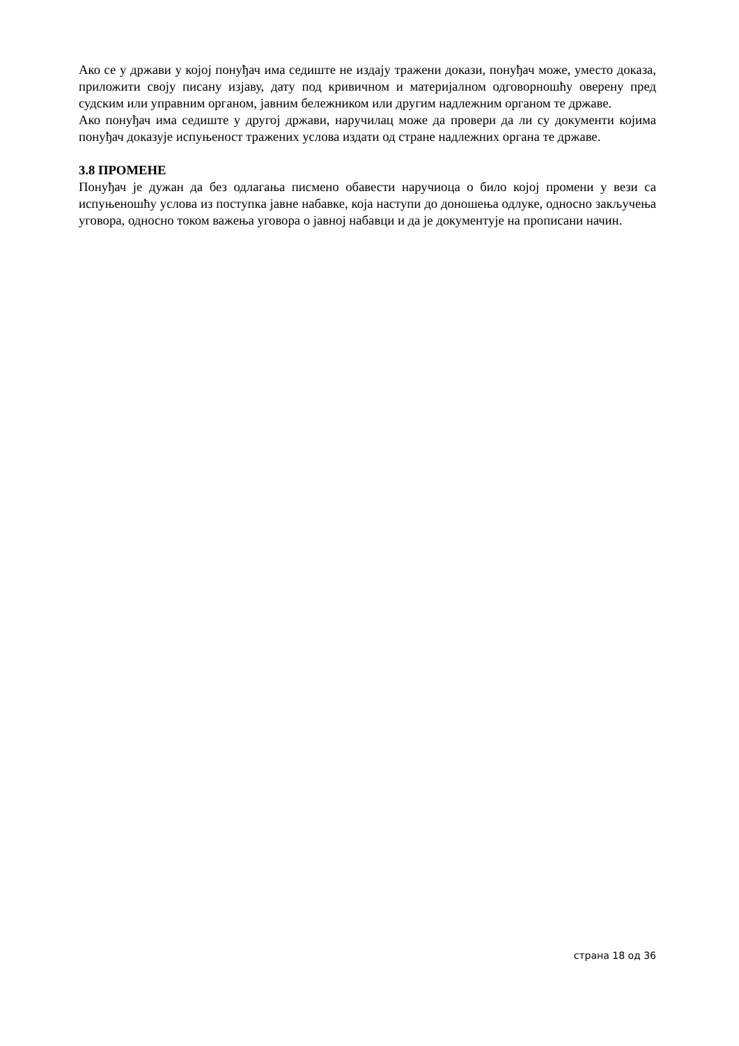Ако се у држави у којој понуђач има седиште не издају тражени докази, понуђач може, уместо доказа, приложити своју писану изјаву, дату под кривичном и материјалном одговорношћу оверену пред судским или управним органом, јавним бележником или другим надлежним органом те државе.
Ако понуђач има седиште у другој држави, наручилац може да провери да ли су документи којима понуђач доказује испуњеност тражених услова издати од стране надлежних органа те државе.
3.8 ПРОМЕНЕ
Понуђач је дужан да без одлагања писмено обавести наручиоца о било којој промени у вези са испуњеношћу услова из поступка јавне набавке, која наступи до доношења одлуке, односно закључења уговора, односно током важења уговора о јавној набавци и да је документује на прописани начин.
страна 18 од 36